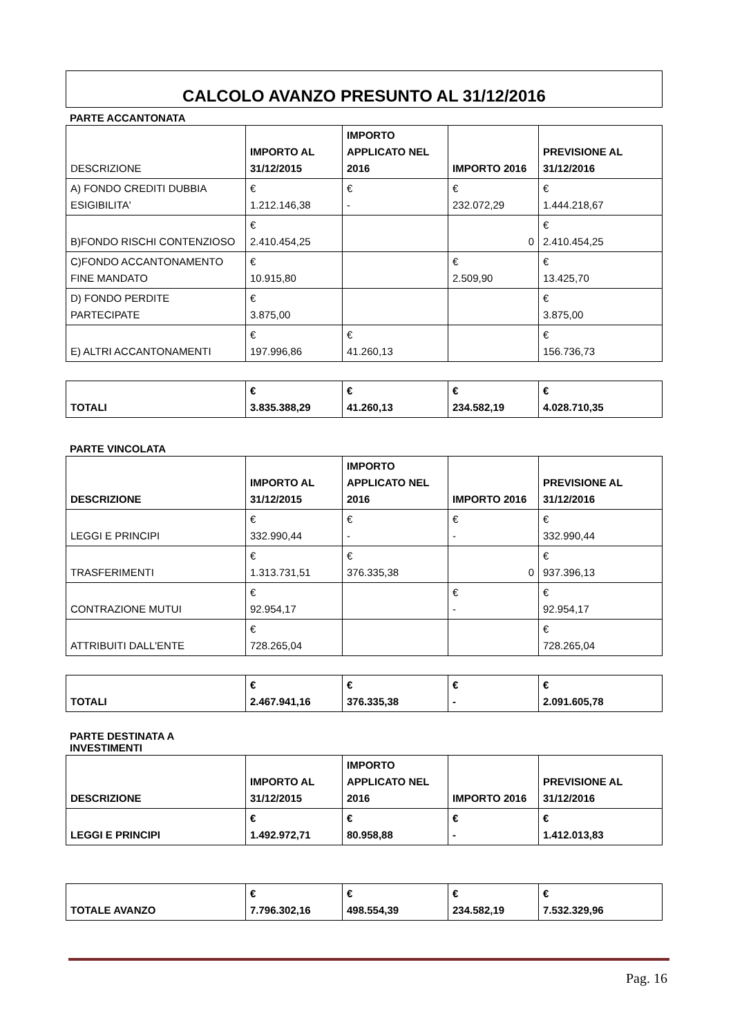CALCOLO AVANZO PRESUNTO AL 31/12/2016
PARTE ACCANTONATA
| DESCRIZIONE | IMPORTO AL 31/12/2015 | IMPORTO APPLICATO NEL 2016 | IMPORTO 2016 | PREVISIONE AL 31/12/2016 |
| A) FONDO CREDITI DUBBIA ESIGIBILITA' | € 1.212.146,38 | € - | € 232.072,29 | € 1.444.218,67 |
| B)FONDO RISCHI CONTENZIOSO | € 2.410.454,25 | | 0 | € 2.410.454,25 |
| C)FONDO ACCANTONAMENTO FINE MANDATO | € 10.915,80 | | € 2.509,90 | € 13.425,70 |
| D) FONDO PERDITE PARTECIPATE | € 3.875,00 | | | € 3.875,00 |
| E) ALTRI ACCANTONAMENTI | € 197.996,86 | € 41.260,13 | | € 156.736,73 |
| TOTALI | € 3.835.388,29 | € 41.260,13 | € 234.582,19 | € 4.028.710,35 |
PARTE VINCOLATA
| DESCRIZIONE | IMPORTO AL 31/12/2015 | IMPORTO APPLICATO NEL 2016 | IMPORTO 2016 | PREVISIONE AL 31/12/2016 |
| --- | --- | --- | --- | --- |
| LEGGI E PRINCIPI | € 332.990,44 | € - | € - | € 332.990,44 |
| TRASFERIMENTI | € 1.313.731,51 | € 376.335,38 | 0 | € 937.396,13 |
| CONTRAZIONE MUTUI | € 92.954,17 | | € - | € 92.954,17 |
| ATTRIBUITI DALL'ENTE | € 728.265,04 | | | € 728.265,04 |
| TOTALI | € 2.467.941,16 | € 376.335,38 | € - | € 2.091.605,78 |
PARTE DESTINATA A
INVESTIMENTI
| DESCRIZIONE | IMPORTO AL 31/12/2015 | IMPORTO APPLICATO NEL 2016 | IMPORTO 2016 | PREVISIONE AL 31/12/2016 |
| --- | --- | --- | --- | --- |
| LEGGI E PRINCIPI | € 1.492.972,71 | € 80.958,88 | € - | € 1.412.013,83 |
| TOTALE AVANZO | € 7.796.302,16 | € 498.554,39 | € 234.582,19 | € 7.532.329,96 |
Pag. 16